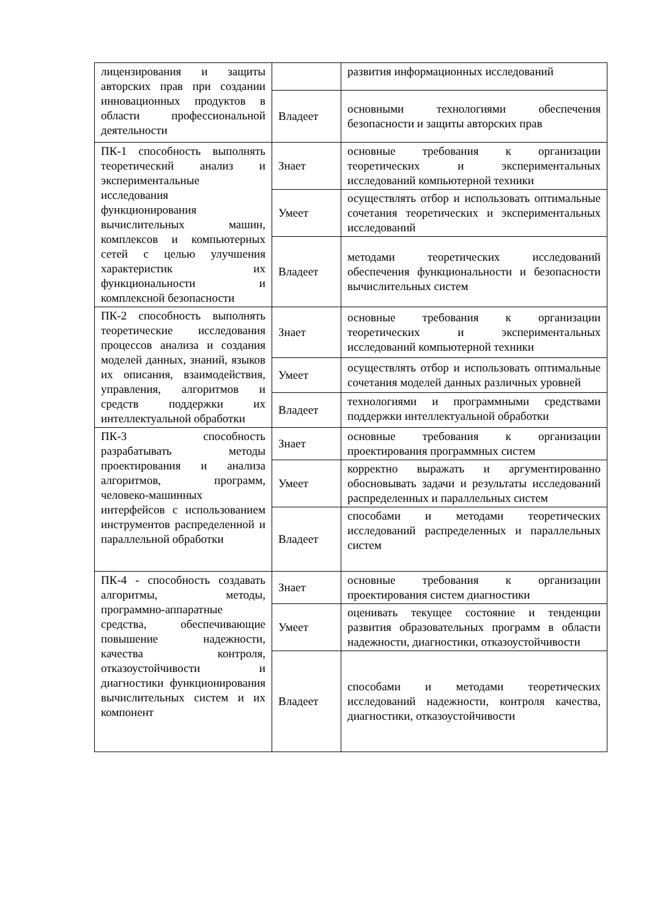| лицензирования и защиты авторских прав при создании инновационных продуктов в области профессиональной деятельности | | развития информационных исследований |
| | Владеет | основными технологиями обеспечения безопасности и защиты авторских прав |
| ПК-1 способность выполнять теоретический анализ и экспериментальные исследования функционирования вычислительных машин, комплексов и компьютерных сетей с целью улучшения характеристик их функциональности и комплексной безопасности | Знает | основные требования к организации теоретических и экспериментальных исследований компьютерной техники |
| | Умеет | осуществлять отбор и использовать оптимальные сочетания теоретических и экспериментальных исследований |
| | Владеет | методами теоретических исследований обеспечения функциональности и безопасности вычислительных систем |
| ПК-2 способность выполнять теоретические исследования процессов анализа и создания моделей данных, знаний, языков их описания, взаимодействия, управления, алгоритмов и средств поддержки их интеллектуальной обработки | Знает | основные требования к организации теоретических и экспериментальных исследований компьютерной техники |
| | Умеет | осуществлять отбор и использовать оптимальные сочетания моделей данных различных уровней |
| | Владеет | технологиями и программными средствами поддержки интеллектуальной обработки |
| ПК-3 способность разрабатывать методы проектирования и анализа алгоритмов, программ, человеко-машинных интерфейсов с использованием инструментов распределенной и параллельной обработки | Знает | основные требования к организации проектирования программных систем |
| | Умеет | корректно выражать и аргументированно обосновывать задачи и результаты исследований распределенных и параллельных систем |
| | Владеет | способами и методами теоретических исследований распределенных и параллельных систем |
| ПК-4 - способность создавать алгоритмы, методы, программно-аппаратные средства, обеспечивающие повышение надежности, качества контроля, отказоустойчивости и диагностики функционирования вычислительных систем и их компонент | Знает | основные требования к организации проектирования систем диагностики |
| | Умеет | оценивать текущее состояние и тенденции развития образовательных программ в области надежности, диагностики, отказоустойчивости |
| | Владеет | способами и методами теоретических исследований надежности, контроля качества, диагностики, отказоустойчивости |